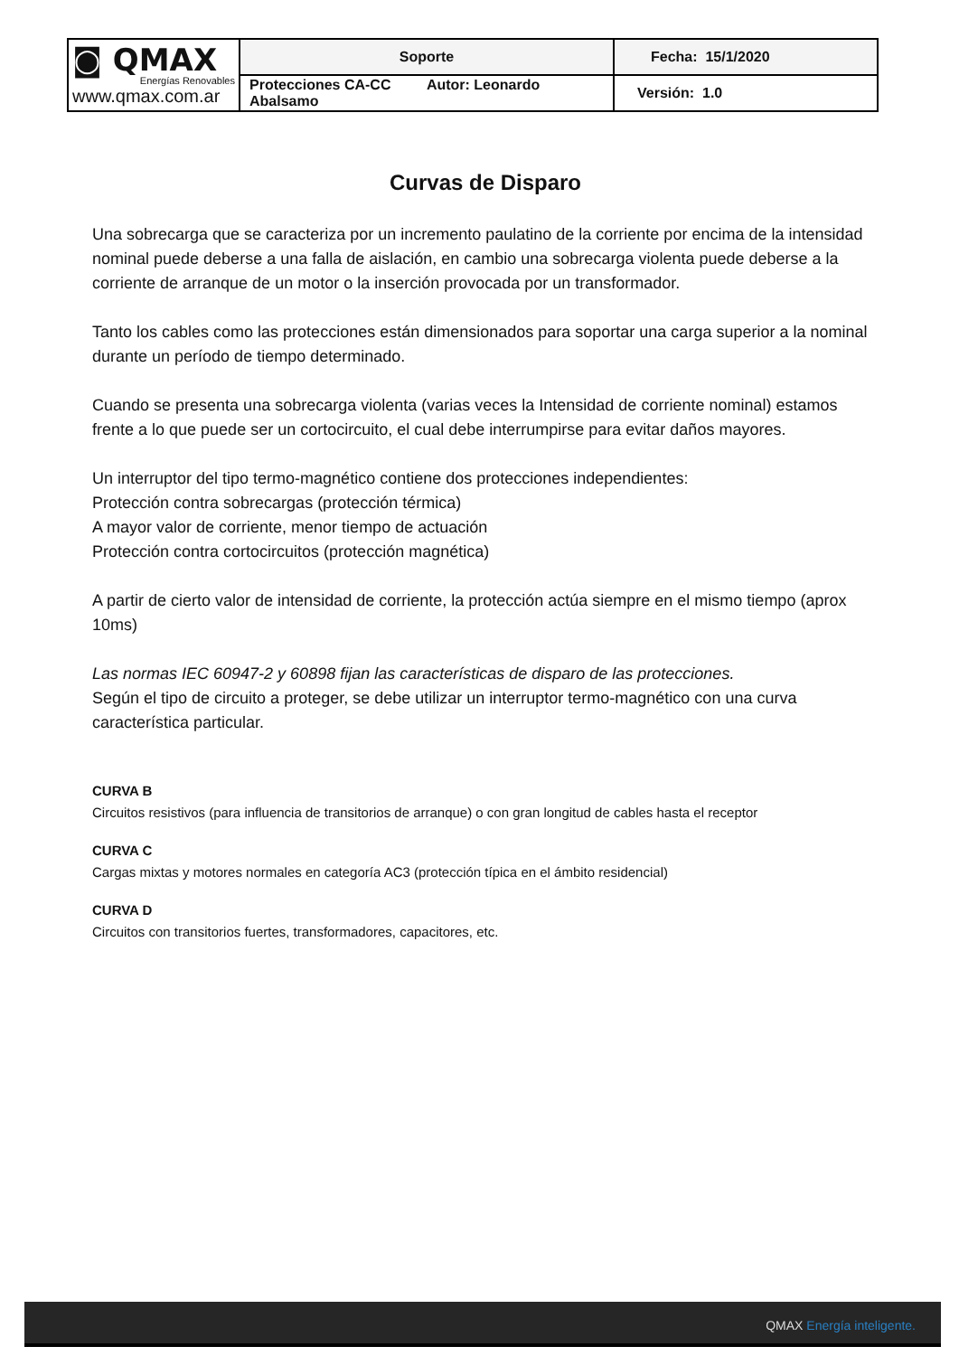| ◙ QMAX Energías Renovables www.qmax.com.ar | Soporte | Fecha: 15/1/2020 |
| | Protecciones CA-CC Autor: Leonardo Abalsamo | Versión: 1.0 |
Curvas de Disparo
Una sobrecarga que se caracteriza por un incremento paulatino de la corriente por encima de la intensidad nominal puede deberse a una falla de aislación, en cambio una sobrecarga violenta puede deberse a la corriente de arranque de un motor o la inserción provocada por un transformador.
Tanto los cables como las protecciones están dimensionados para soportar una carga superior a la nominal durante un período de tiempo determinado.
Cuando se presenta una sobrecarga violenta (varias veces la Intensidad de corriente nominal) estamos frente a lo que puede ser un cortocircuito, el cual debe interrumpirse para evitar daños mayores.
Un interruptor del tipo termo-magnético contiene dos protecciones independientes:
Protección contra sobrecargas (protección térmica)
A mayor valor de corriente, menor tiempo de actuación
Protección contra cortocircuitos (protección magnética)
A partir de cierto valor de intensidad de corriente, la protección actúa siempre en el mismo tiempo (aprox 10ms)
Las normas IEC 60947-2 y 60898 fijan las características de disparo de las protecciones.
Según el tipo de circuito a proteger, se debe utilizar un interruptor termo-magnético con una curva característica particular.
CURVA B
Circuitos resistivos (para influencia de transitorios de arranque) o con gran longitud de cables hasta el receptor
CURVA C
Cargas mixtas y motores normales en categoría AC3 (protección típica en el ámbito residencial)
CURVA D
Circuitos con transitorios fuertes, transformadores, capacitores, etc.
QMAX Energía inteligente.